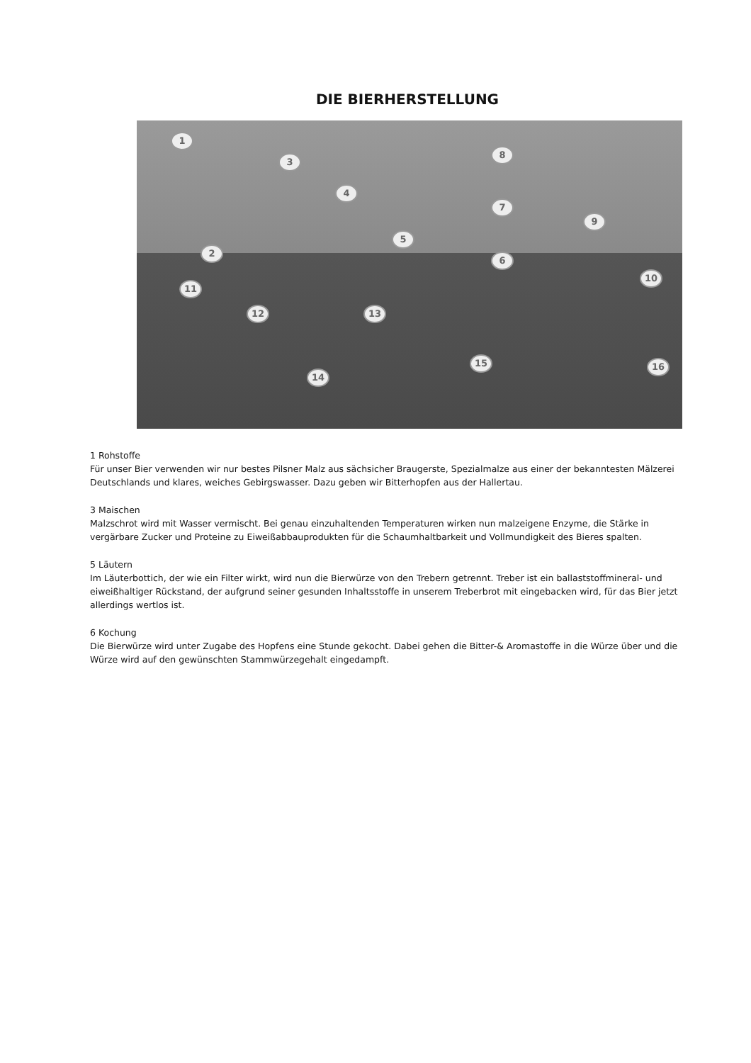DIE BIERHERSTELLUNG
1
2
3
4
5
6
7
8
9
10
11
12 13
14
15 16
1 Rohstoffe
Für unser Bier verwenden wir nur bestes Pilsner Malz aus sächsicher Braugerste, Spezialmalze aus einer der bekanntesten Mälzerei Deutschlands und klares, weiches Gebirgswasser. Dazu geben wir Bitterhopfen aus der Hallertau.
3 Maischen
Malzschrot wird mit Wasser vermischt. Bei genau einzuhaltenden Temperaturen wirken nun malzeigene Enzyme, die Stärke in vergärbare Zucker und Proteine zu Eiweißabbauprodukten für die Schaumhaltbarkeit und Vollmundigkeit des Bieres spalten.
5 Läutern
Im Läuterbottich, der wie ein Filter wirkt, wird nun die Bierwürze von den Trebern getrennt. Treber ist ein ballaststoffmineral- und eiweißhaltiger Rückstand, der aufgrund seiner gesunden Inhaltsstoffe in unserem Treberbrot mit eingebacken wird, für das Bier jetzt allerdings wertlos ist.
6 Kochung
Die Bierwürze wird unter Zugabe des Hopfens eine Stunde gekocht. Dabei gehen die Bitter-& Aromastoffe in die Würze über und die Würze wird auf den gewünschten Stammwürzegehalt eingedampft.